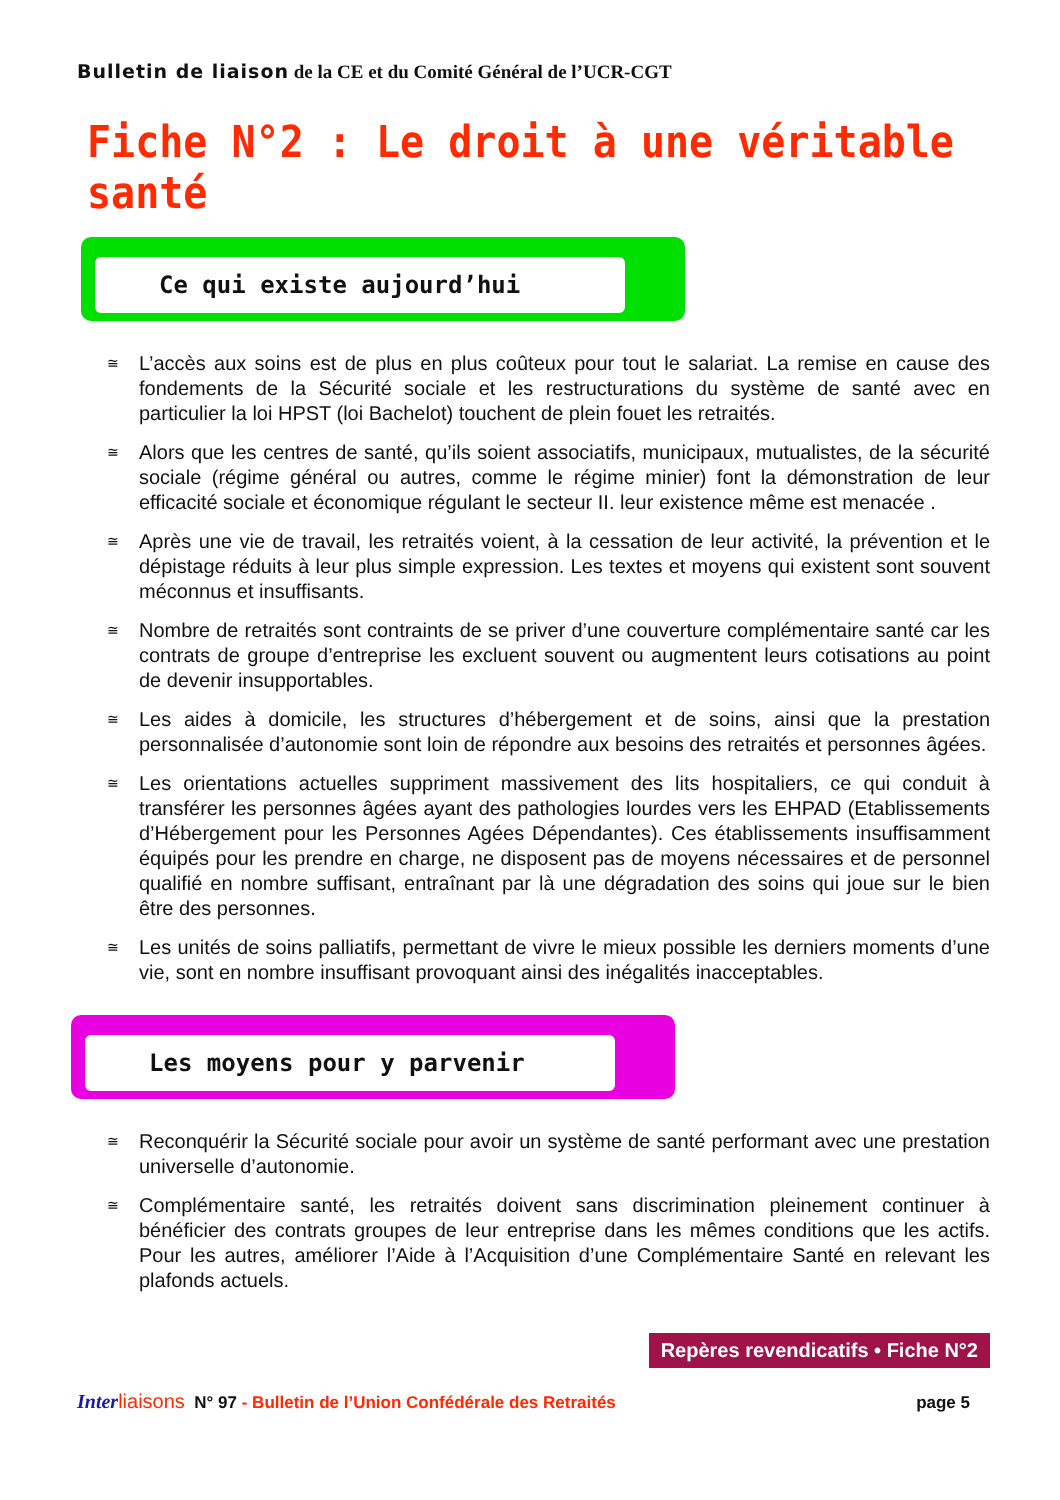Bulletin de liaison de la CE et du Comité Général de l’UCR-CGT
Fiche N°2 : Le droit à une véritable santé
Ce qui existe aujourd’hui
≅ L’accès aux soins est de plus en plus coûteux pour tout le salariat. La remise en cause des fondements de la Sécurité sociale et les restructurations du système de santé avec en particulier la loi HPST (loi Bachelot) touchent de plein fouet les retraités.
≅ Alors que les centres de santé, qu’ils soient associatifs, municipaux, mutualistes, de la sécurité sociale (régime général ou autres, comme le régime minier) font la démonstration de leur efficacité sociale et économique régulant le secteur II. leur existence même est menacée .
≅ Après une vie de travail, les retraités voient, à la cessation de leur activité, la prévention et le dépistage réduits à leur plus simple expression. Les textes et moyens qui existent sont souvent méconnus et insuffisants.
≅ Nombre de retraités sont contraints de se priver d’une couverture complémentaire santé car les contrats de groupe d’entreprise les excluent souvent ou augmentent leurs cotisations au point de devenir insupportables.
≅ Les aides à domicile, les structures d’hébergement et de soins, ainsi que la prestation personnalisée d’autonomie sont loin de répondre aux besoins des retraités et personnes âgées.
≅ Les orientations actuelles suppriment massivement des lits hospitaliers, ce qui conduit à transférer les personnes âgées ayant des pathologies lourdes vers les EHPAD (Etablissements d’Hébergement pour les Personnes Agées Dépendantes). Ces établissements insuffisamment équipés pour les prendre en charge, ne disposent pas de moyens nécessaires et de personnel qualifié en nombre suffisant, entraînant par là une dégradation des soins qui joue sur le bien être des personnes.
≅ Les unités de soins palliatifs, permettant de vivre le mieux possible les derniers moments d’une vie, sont en nombre insuffisant provoquant ainsi des inégalités inacceptables.
Les moyens pour y parvenir
≅ Reconquérir la Sécurité sociale pour avoir un système de santé performant avec une prestation universelle d’autonomie.
≅ Complémentaire santé, les retraités doivent sans discrimination pleinement continuer à bénéficier des contrats groupes de leur entreprise dans les mêmes conditions que les actifs. Pour les autres, améliorer l’Aide à l’Acquisition d’une Complémentaire Santé en relevant les plafonds actuels.
Repères revendicatifs • Fiche N°2
Inter liaisons N° 97 - Bulletin de l’Union Confédérale des Retraités page 5